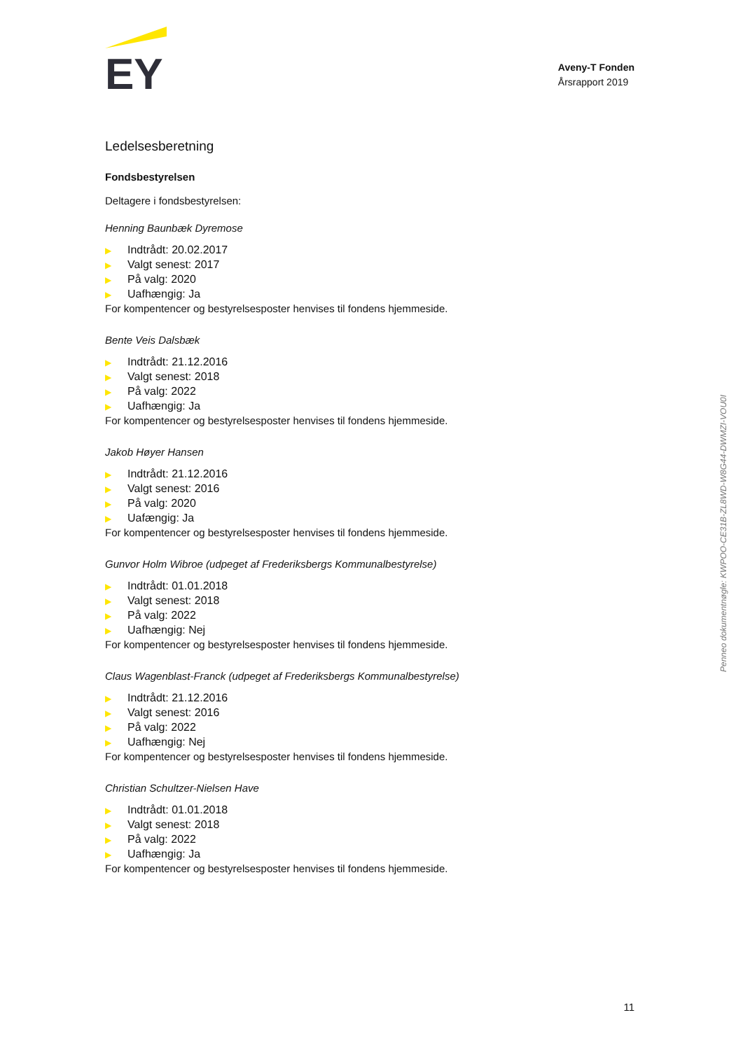EY
Aveny-T Fonden
Årsrapport 2019
Ledelsesberetning
Fondsbestyrelsen
Deltagere i fondsbestyrelsen:
Henning Baunbæk Dyremose
▶ Indtrådt: 20.02.2017
▶ Valgt senest: 2017
▶ På valg: 2020
▶ Uafhængig: Ja
For kompentencer og bestyrelsesposter henvises til fondens hjemmeside.
Bente Veis Dalsbæk
▶ Indtrådt: 21.12.2016
▶ Valgt senest: 2018
▶ På valg: 2022
▶ Uafhængig: Ja
For kompentencer og bestyrelsesposter henvises til fondens hjemmeside.
Jakob Høyer Hansen
▶ Indtrådt: 21.12.2016
▶ Valgt senest: 2016
▶ På valg: 2020
▶ Uafængig: Ja
For kompentencer og bestyrelsesposter henvises til fondens hjemmeside.
Gunvor Holm Wibroe (udpeget af Frederiksbergs Kommunalbestyrelse)
▶ Indtrådt: 01.01.2018
▶ Valgt senest: 2018
▶ På valg: 2022
▶ Uafhængig: Nej
For kompentencer og bestyrelsesposter henvises til fondens hjemmeside.
Claus Wagenblast-Franck (udpeget af Frederiksbergs Kommunalbestyrelse)
▶ Indtrådt: 21.12.2016
▶ Valgt senest: 2016
▶ På valg: 2022
▶ Uafhængig: Nej
For kompentencer og bestyrelsesposter henvises til fondens hjemmeside.
Christian Schultzer-Nielsen Have
▶ Indtrådt: 01.01.2018
▶ Valgt senest: 2018
▶ På valg: 2022
▶ Uafhængig: Ja
For kompentencer og bestyrelsesposter henvises til fondens hjemmeside.
Penneo dokumentnøgle: KWPOO-CE31B-ZL8WD-W8G44-DWMZI-VOU0I
11